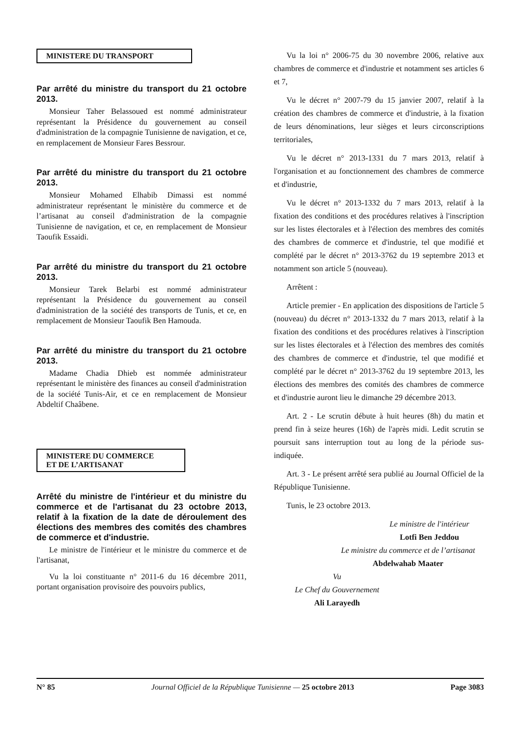MINISTERE DU TRANSPORT
Par arrêté du ministre du transport du 21 octobre 2013.
Monsieur Taher Belassoued est nommé administrateur représentant la Présidence du gouvernement au conseil d'administration de la compagnie Tunisienne de navigation, et ce, en remplacement de Monsieur Fares Bessrour.
Par arrêté du ministre du transport du 21 octobre 2013.
Monsieur Mohamed Elhabib Dimassi est nommé administrateur représentant le ministère du commerce et de l’artisanat au conseil d'administration de la compagnie Tunisienne de navigation, et ce, en remplacement de Monsieur Taoufik Essaidi.
Par arrêté du ministre du transport du 21 octobre 2013.
Monsieur Tarek Belarbi est nommé administrateur représentant la Présidence du gouvernement au conseil d'administration de la société des transports de Tunis, et ce, en remplacement de Monsieur Taoufik Ben Hamouda.
Par arrêté du ministre du transport du 21 octobre 2013.
Madame Chadia Dhieb est nommée administrateur représentant le ministère des finances au conseil d'administration de la société Tunis-Air, et ce en remplacement de Monsieur Abdeltif Chaâbene.
MINISTERE DU COMMERCE
ET DE L’ARTISANAT
Arrêté du ministre de l'intérieur et du ministre du commerce et de l'artisanat du 23 octobre 2013, relatif à la fixation de la date de déroulement des élections des membres des comités des chambres de commerce et d'industrie.
Le ministre de l'intérieur et le ministre du commerce et de l'artisanat,
Vu la loi constituante n° 2011-6 du 16 décembre 2011, portant organisation provisoire des pouvoirs publics,
Vu la loi n° 2006-75 du 30 novembre 2006, relative aux chambres de commerce et d'industrie et notamment ses articles 6 et 7,
Vu le décret n° 2007-79 du 15 janvier 2007, relatif à la création des chambres de commerce et d'industrie, à la fixation de leurs dénominations, leur sièges et leurs circonscriptions territoriales,
Vu le décret n° 2013-1331 du 7 mars 2013, relatif à l'organisation et au fonctionnement des chambres de commerce et d'industrie,
Vu le décret n° 2013-1332 du 7 mars 2013, relatif à la fixation des conditions et des procédures relatives à l'inscription sur les listes électorales et à l'élection des membres des comités des chambres de commerce et d'industrie, tel que modifié et complété par le décret n° 2013-3762 du 19 septembre 2013 et notamment son article 5 (nouveau).
Arrêtent :
Article premier - En application des dispositions de l'article 5 (nouveau) du décret n° 2013-1332 du 7 mars 2013, relatif à la fixation des conditions et des procédures relatives à l'inscription sur les listes électorales et à l'élection des membres des comités des chambres de commerce et d'industrie, tel que modifié et complété par le décret n° 2013-3762 du 19 septembre 2013, les élections des membres des comités des chambres de commerce et d'industrie auront lieu le dimanche 29 décembre 2013.
Art. 2 - Le scrutin débute à huit heures (8h) du matin et prend fin à seize heures (16h) de l'après midi. Ledit scrutin se poursuit sans interruption tout au long de la période sus-indiquée.
Art. 3 - Le présent arrêté sera publié au Journal Officiel de la République Tunisienne.
Tunis, le 23 octobre 2013.
Le ministre de l'intérieur
Lotfi Ben Jeddou
Le ministre du commerce et de l’artisanat
Abdelwahab Maater
Vu
Le Chef du Gouvernement
Ali Larayedh
N° 85 Journal Officiel de la République Tunisienne — 25 octobre 2013 Page 3083